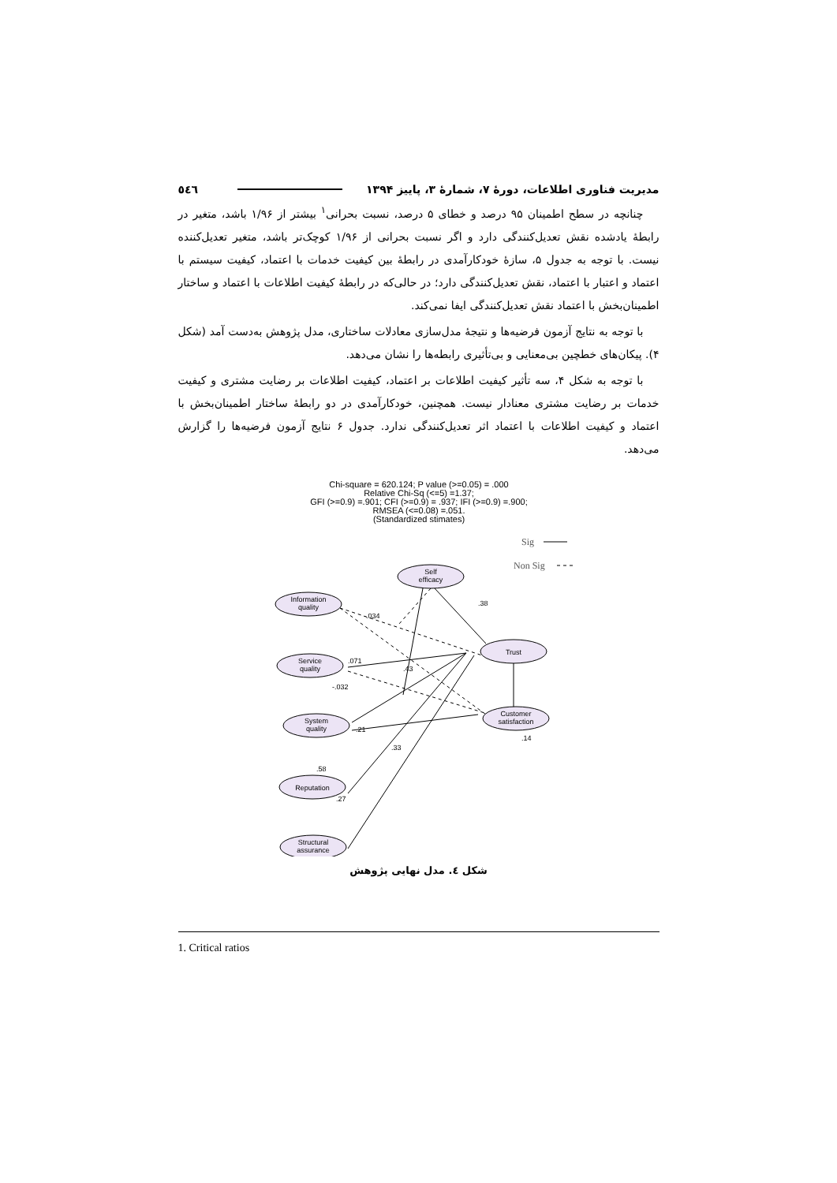مدیریت فناوری اطلاعات، دورهٔ ۷، شمارهٔ ۳، پاییز ۱۳۹۴ ٥٤٦
چنانچه در سطح اطمینان ۹۵ درصد و خطای ۵ درصد، نسبت بحرانی<sup>۱</sup> بیشتر از ۱/۹۶ باشد، متغیر در رابطهٔ یادشده نقش تعدیل‌کنندگی دارد و اگر نسبت بحرانی از ۱/۹۶ کوچک‌تر باشد، متغیر تعدیل‌کننده نیست. با توجه به جدول ۵، سازهٔ خودکارآمدی در رابطهٔ بین کیفیت خدمات با اعتماد، کیفیت سیستم با اعتماد و اعتبار با اعتماد، نقش تعدیل‌کنندگی دارد؛ در حالی‌که در رابطهٔ کیفیت اطلاعات با اعتماد و ساختار اطمینان‌بخش با اعتماد نقش تعدیل‌کنندگی ایفا نمی‌کند.
با توجه به نتایج آزمون فرضیه‌ها و نتیجهٔ مدل‌سازی معادلات ساختاری، مدل پژوهش به‌دست آمد (شکل ۴). پیکان‌های خطچین بی‌معنایی و بی‌تأثیری رابطه‌ها را نشان می‌دهد.
با توجه به شکل ۴، سه تأثیر کیفیت اطلاعات بر اعتماد، کیفیت اطلاعات بر رضایت مشتری و کیفیت خدمات بر رضایت مشتری معنادار نیست. همچنین، خودکارآمدی در دو رابطهٔ ساختار اطمینان‌بخش با اعتماد و کیفیت اطلاعات با اعتماد اثر تعدیل‌کنندگی ندارد. جدول ۶ نتایج آزمون فرضیه‌ها را گزارش می‌دهد.
Chi-square = 620.124; P value (>=0.05) = .000
Relative Chi-Sq (<=5) =1.37;
GFI (>=0.9) =.901; CFI (>=0.9) = .937; IFI (>=0.9) =.900;
RMSEA (<=0.08) =.051.
(Standardized stimates)
Sig
Non Sig
Information
quality
Self
efficacy
Service
quality
Trust
System
quality
Reputation
Customer
satisfaction
Structural
assurance
-.034
.38
.071
.43
-.032
.21
.33
.14
.58
.27
شکل ٤. مدل نهایی پژوهش
1. Critical ratios